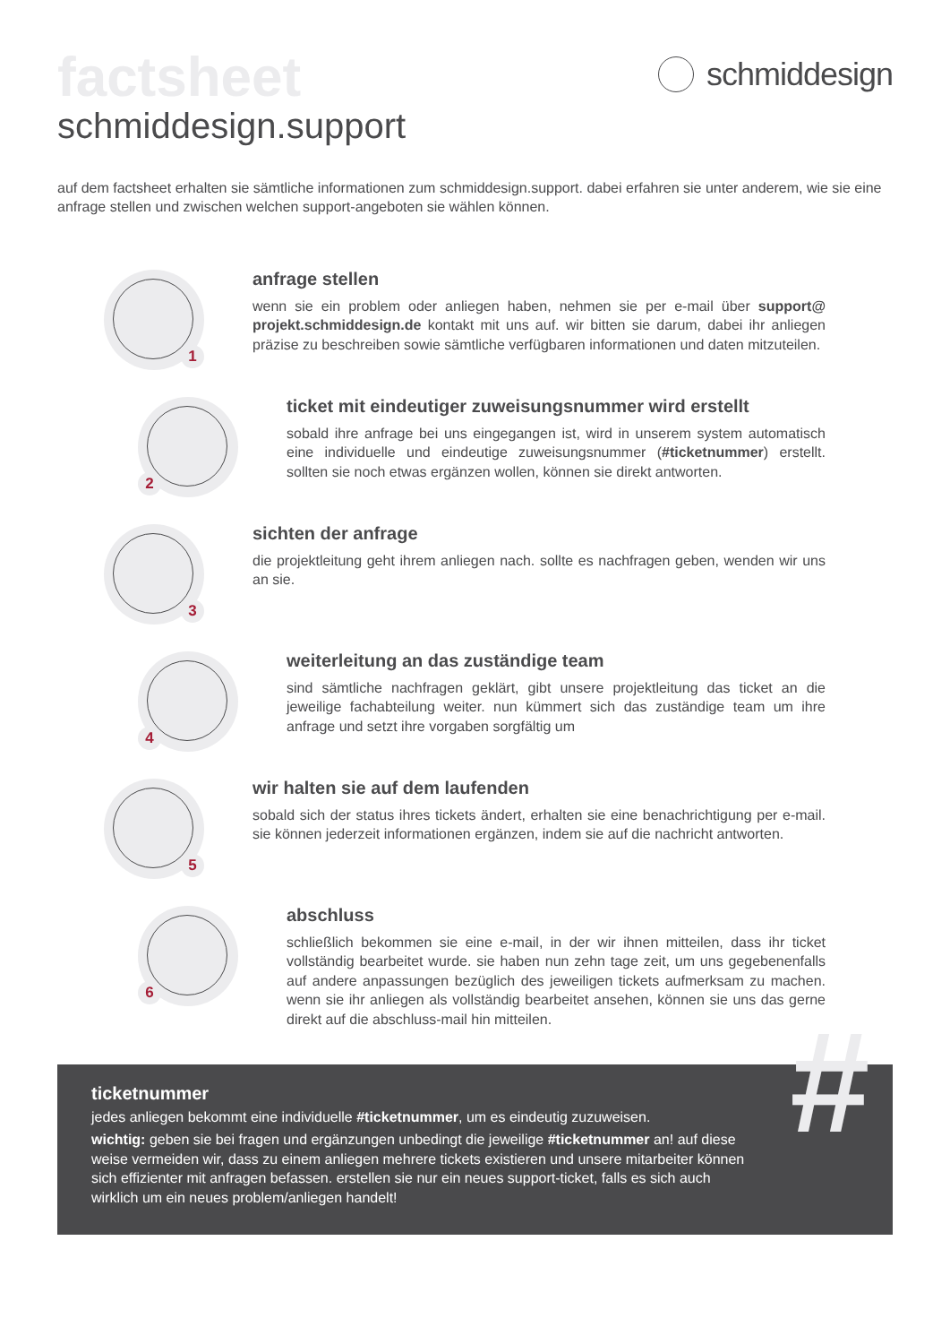schmiddesign
factsheet
schmiddesign.support
auf dem factsheet erhalten sie sämtliche informationen zum schmiddesign.support. dabei erfahren sie unter anderem, wie sie eine anfrage stellen und zwischen welchen support-angeboten sie wählen können.
1
anfrage stellen
wenn sie ein problem oder anliegen haben, nehmen sie per e-mail über support@ projekt.schmiddesign.de kontakt mit uns auf. wir bitten sie darum, dabei ihr anliegen präzise zu beschreiben sowie sämtliche verfügbaren informationen und daten mitzuteilen.
2
ticket mit eindeutiger zuweisungsnummer wird erstellt
sobald ihre anfrage bei uns eingegangen ist, wird in unserem system automatisch eine individuelle und eindeutige zuweisungsnummer (#ticketnummer) erstellt. sollten sie noch etwas ergänzen wollen, können sie direkt antworten.
3
sichten der anfrage
die projektleitung geht ihrem anliegen nach. sollte es nachfragen geben, wenden wir uns an sie.
4
weiterleitung an das zuständige team
sind sämtliche nachfragen geklärt, gibt unsere projektleitung das ticket an die jeweilige fachabteilung weiter. nun kümmert sich das zuständige team um ihre anfrage und setzt ihre vorgaben sorgfältig um
5
wir halten sie auf dem laufenden
sobald sich der status ihres tickets ändert, erhalten sie eine benachrichtigung per e-mail. sie können jederzeit informationen ergänzen, indem sie auf die nachricht antworten.
6
abschluss
schließlich bekommen sie eine e-mail, in der wir ihnen mitteilen, dass ihr ticket vollständig bearbeitet wurde. sie haben nun zehn tage zeit, um uns gegebenenfalls auf andere anpassungen bezüglich des jeweiligen tickets aufmerksam zu machen. wenn sie ihr anliegen als vollständig bearbeitet ansehen, können sie uns das gerne direkt auf die abschluss-mail hin mitteilen.
#
ticketnummer
jedes anliegen bekommt eine individuelle #ticketnummer, um es eindeutig zuzuweisen.
wichtig: geben sie bei fragen und ergänzungen unbedingt die jeweilige #ticketnummer an! auf diese weise vermeiden wir, dass zu einem anliegen mehrere tickets existieren und unsere mitarbeiter können sich effizienter mit anfragen befassen. erstellen sie nur ein neues support-ticket, falls es sich auch wirklich um ein neues problem/anliegen handelt!